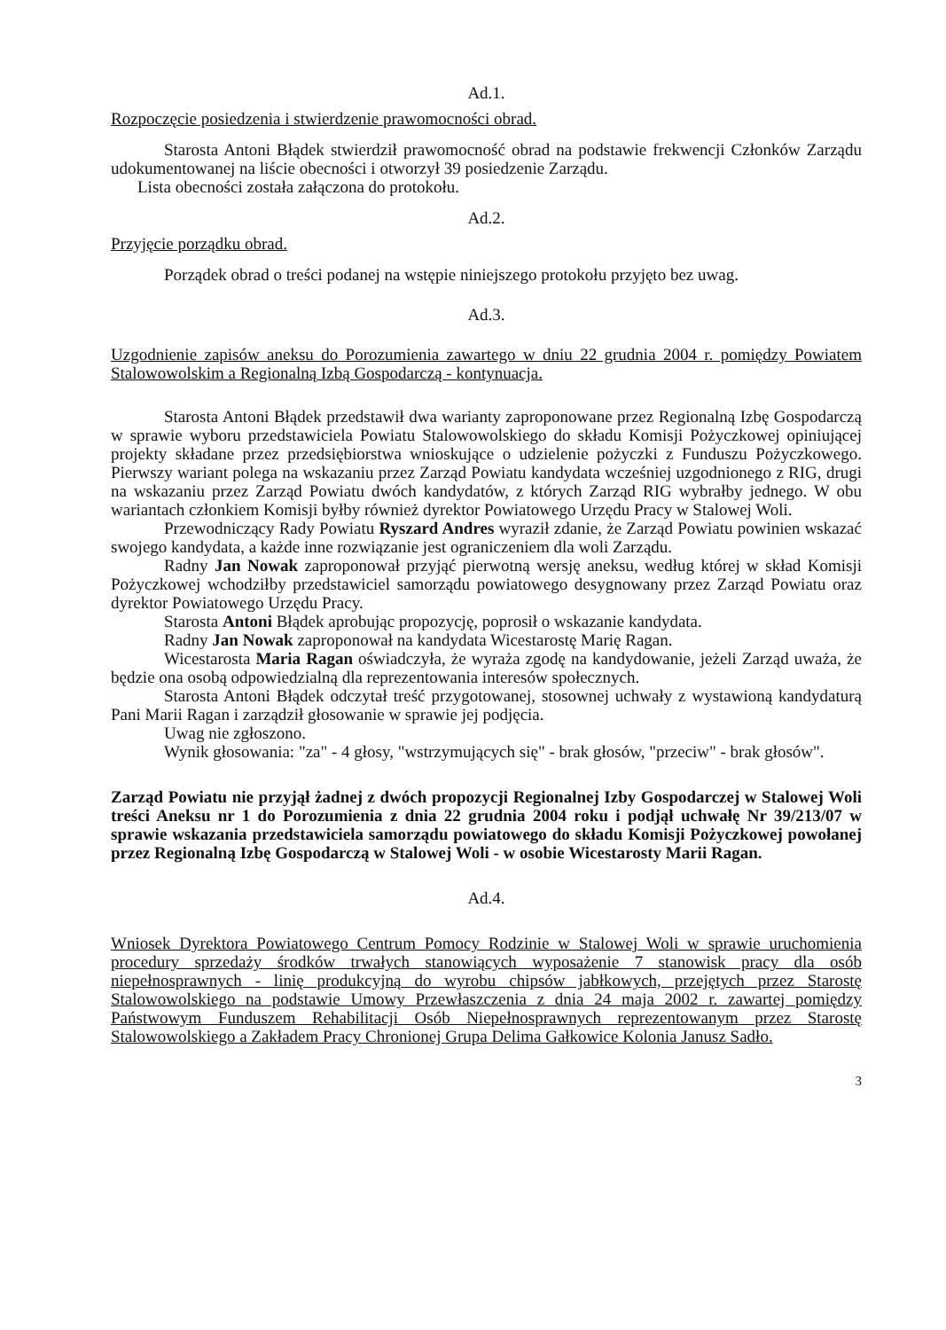Ad.1.
Rozpoczęcie posiedzenia i stwierdzenie prawomocności obrad.
Starosta Antoni Błądek stwierdził prawomocność obrad na podstawie frekwencji Członków Zarządu udokumentowanej na liście obecności i otworzył 39 posiedzenie Zarządu.
Lista obecności została załączona do protokołu.
Ad.2.
Przyjęcie porządku obrad.
Porządek obrad o treści podanej na wstępie niniejszego protokołu przyjęto bez uwag.
Ad.3.
Uzgodnienie zapisów aneksu do Porozumienia zawartego w dniu 22 grudnia 2004 r. pomiędzy Powiatem Stalowowolskim a Regionalną Izbą Gospodarczą - kontynuacja.
Starosta Antoni Błądek przedstawił dwa warianty zaproponowane przez Regionalną Izbę Gospodarczą w sprawie wyboru przedstawiciela Powiatu Stalowowolskiego do składu Komisji Pożyczkowej opiniującej projekty składane przez przedsiębiorstwa wnioskujące o udzielenie pożyczki z Funduszu Pożyczkowego. Pierwszy wariant polega na wskazaniu przez Zarząd Powiatu kandydata wcześniej uzgodnionego z RIG, drugi na wskazaniu przez Zarząd Powiatu dwóch kandydatów, z których Zarząd RIG wybrałby jednego. W obu wariantach członkiem Komisji byłby również dyrektor Powiatowego Urzędu Pracy w Stalowej Woli.
Przewodniczący Rady Powiatu Ryszard Andres wyraził zdanie, że Zarząd Powiatu powinien wskazać swojego kandydata, a każde inne rozwiązanie jest ograniczeniem dla woli Zarządu.
Radny Jan Nowak zaproponował przyjąć pierwotną wersję aneksu, według której w skład Komisji Pożyczkowej wchodziłby przedstawiciel samorządu powiatowego desygnowany przez Zarząd Powiatu oraz dyrektor Powiatowego Urzędu Pracy.
Starosta Antoni Błądek aprobując propozycję, poprosił o wskazanie kandydata.
Radny Jan Nowak zaproponował na kandydata Wicestarostę Marię Ragan.
Wicestarosta Maria Ragan oświadczyła, że wyraża zgodę na kandydowanie, jeżeli Zarząd uważa, że będzie ona osobą odpowiedzialną dla reprezentowania interesów społecznych.
Starosta Antoni Błądek odczytał treść przygotowanej, stosownej uchwały z wystawioną kandydaturą Pani Marii Ragan i zarządził głosowanie w sprawie jej podjęcia.
Uwag nie zgłoszono.
Wynik głosowania: "za" - 4 głosy, "wstrzymujących się" - brak głosów, "przeciw" - brak głosów".
Zarząd Powiatu nie przyjął żadnej z dwóch propozycji Regionalnej Izby Gospodarczej w Stalowej Woli treści Aneksu nr 1 do Porozumienia z dnia 22 grudnia 2004 roku i podjął uchwałę Nr 39/213/07 w sprawie wskazania przedstawiciela samorządu powiatowego do składu Komisji Pożyczkowej powołanej przez Regionalną Izbę Gospodarczą w Stalowej Woli - w osobie Wicestarosty Marii Ragan.
Ad.4.
Wniosek Dyrektora Powiatowego Centrum Pomocy Rodzinie w Stalowej Woli w sprawie uruchomienia procedury sprzedaży środków trwałych stanowiących wyposażenie 7 stanowisk pracy dla osób niepełnosprawnych - linię produkcyjną do wyrobu chipsów jabłkowych, przejętych przez Starostę Stalowowolskiego na podstawie Umowy Przewłaszczenia z dnia 24 maja 2002 r. zawartej pomiędzy Państwowym Funduszem Rehabilitacji Osób Niepełnosprawnych reprezentowanym przez Starostę Stalowowolskiego a Zakładem Pracy Chronionej Grupa Delima Gałkowice Kolonia Janusz Sadło.
3